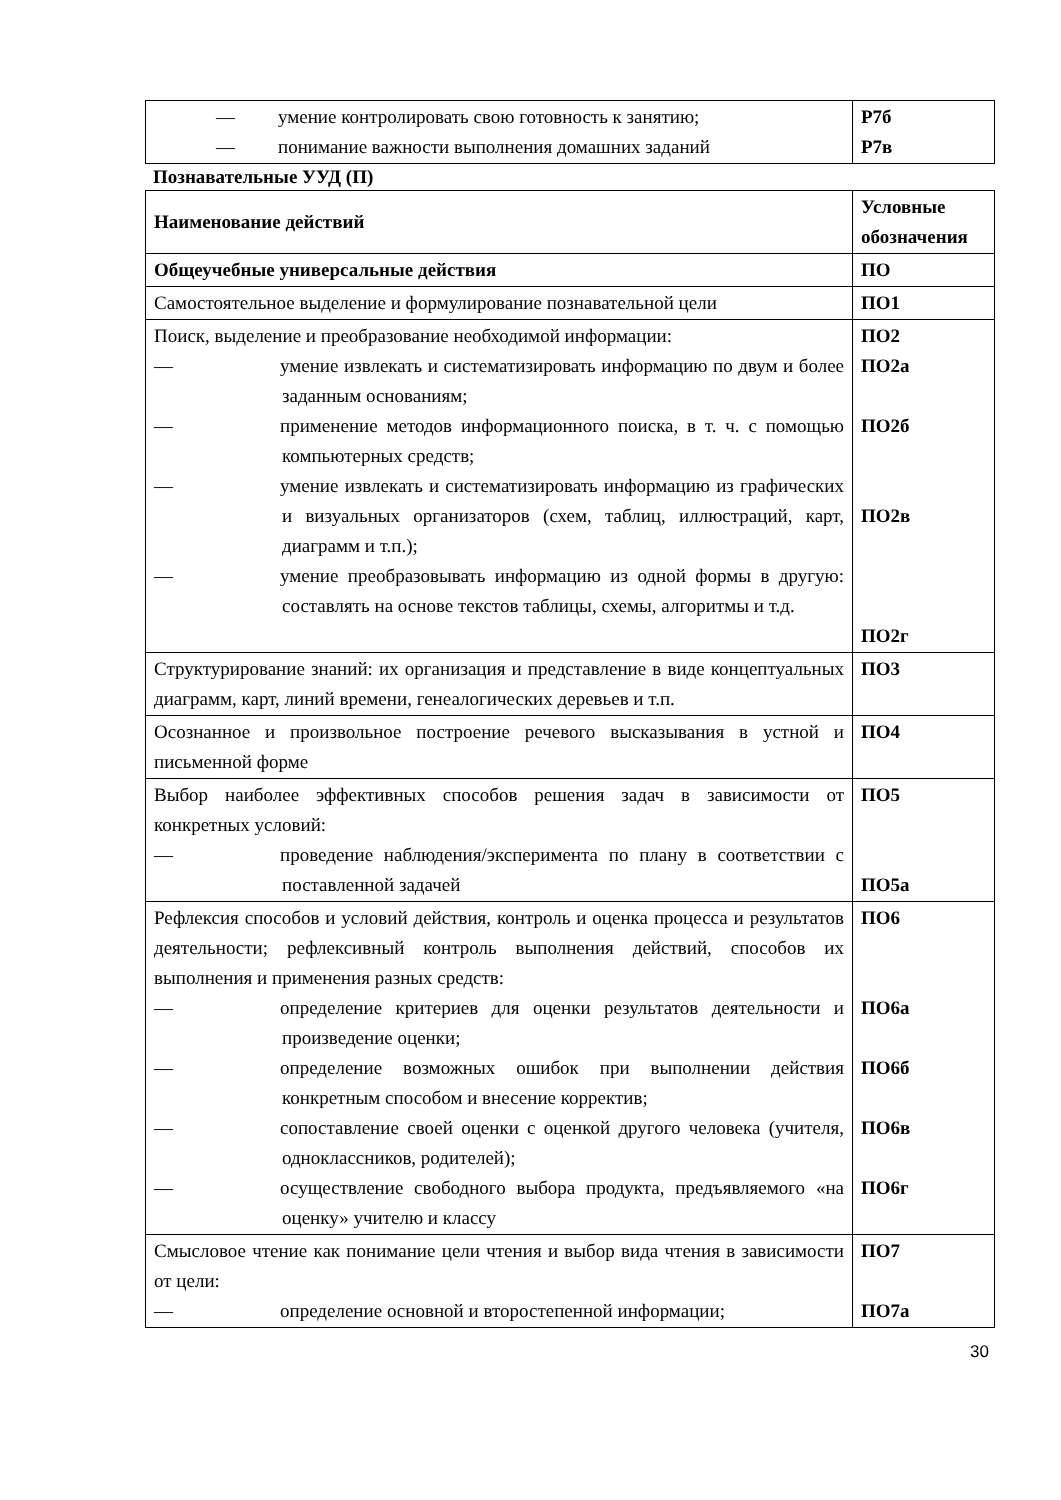| — умение контролировать свою готовность к занятию; — понимание важности выполнения домашних заданий | Р7б Р7в |
Познавательные УУД (П)
| Наименование действий | Условные обозначения |
| --- | --- |
| Общеучебные универсальные действия | ПО |
| Самостоятельное выделение и формулирование познавательной цели | ПО1 |
| Поиск, выделение и преобразование необходимой информации: — умение извлекать и систематизировать информацию по двум и более заданным основаниям; — применение методов информационного поиска, в т. ч. с помощью компьютерных средств; — умение извлекать и систематизировать информацию из графических и визуальных организаторов (схем, таблиц, иллюстраций, карт, диаграмм и т.п.); — умение преобразовывать информацию из одной формы в другую: составлять на основе текстов таблицы, схемы, алгоритмы и т.д. | ПО2 ПО2а ПО2б ПО2в ПО2г |
| Структурирование знаний: их организация и представление в виде концептуальных диаграмм, карт, линий времени, генеалогических деревьев и т.п. | ПО3 |
| Осознанное и произвольное построение речевого высказывания в устной и письменной форме | ПО4 |
| Выбор наиболее эффективных способов решения задач в зависимости от конкретных условий: — проведение наблюдения/эксперимента по плану в соответствии с поставленной задачей | ПО5 ПО5а |
| Рефлексия способов и условий действия, контроль и оценка процесса и результатов деятельности; рефлексивный контроль выполнения действий, способов их выполнения и применения разных средств: — определение критериев для оценки результатов деятельности и произведение оценки; — определение возможных ошибок при выполнении действия конкретным способом и внесение корректив; — сопоставление своей оценки с оценкой другого человека (учителя, одноклассников, родителей); — осуществление свободного выбора продукта, предъявляемого «на оценку» учителю и классу | ПО6 ПО6а ПО6б ПО6в ПО6г |
| Смысловое чтение как понимание цели чтения и выбор вида чтения в зависимости от цели: — определение основной и второстепенной информации; | ПО7 ПО7а |
30